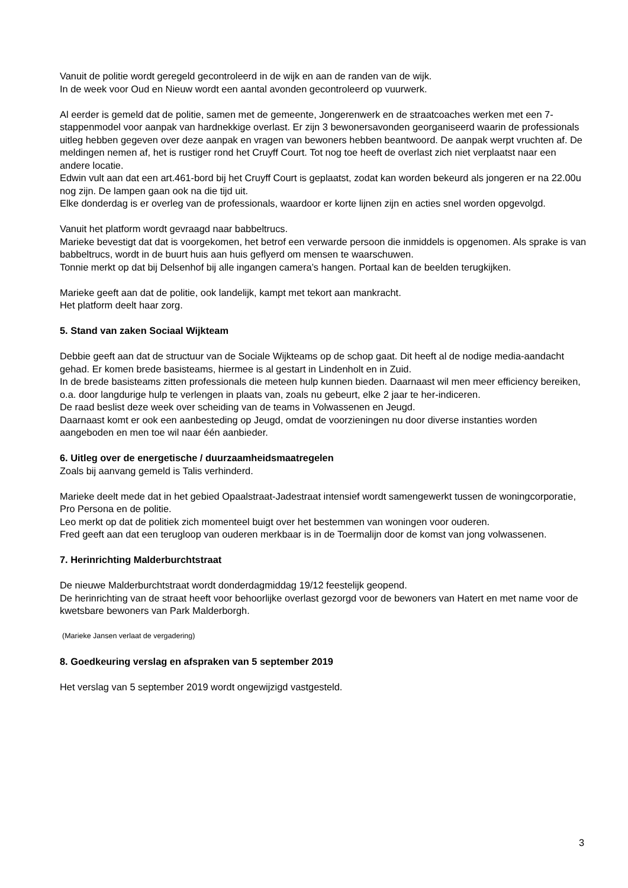Vanuit de politie wordt geregeld gecontroleerd in de wijk en aan de randen van de wijk.
In de week voor Oud en Nieuw wordt een aantal avonden gecontroleerd op vuurwerk.
Al eerder is gemeld dat de politie, samen met de gemeente, Jongerenwerk en de straatcoaches werken met een 7-stappenmodel voor aanpak van hardnekkige overlast. Er zijn 3 bewonersavonden georganiseerd waarin de professionals uitleg hebben gegeven over deze aanpak en vragen van bewoners hebben beantwoord. De aanpak werpt vruchten af. De meldingen nemen af, het is rustiger rond het Cruyff Court. Tot nog toe heeft de overlast zich niet verplaatst naar een andere locatie.
Edwin vult aan dat een art.461-bord bij het Cruyff Court is geplaatst, zodat kan worden bekeurd als jongeren er na 22.00u nog zijn. De lampen gaan ook na die tijd uit.
Elke donderdag is er overleg van de professionals, waardoor er korte lijnen zijn en acties snel worden opgevolgd.
Vanuit het platform wordt gevraagd naar babbeltrucs.
Marieke bevestigt dat dat is voorgekomen, het betrof een verwarde persoon die inmiddels is opgenomen. Als sprake is van babbeltrucs, wordt in de buurt huis aan huis geflyerd om mensen te waarschuwen.
Tonnie merkt op dat bij Delsenhof bij alle ingangen camera’s hangen. Portaal kan de beelden terugkijken.
Marieke geeft aan dat de politie, ook landelijk, kampt met tekort aan mankracht.
Het platform deelt haar zorg.
5. Stand van zaken Sociaal Wijkteam
Debbie geeft aan dat de structuur van de Sociale Wijkteams op de schop gaat. Dit heeft al de nodige media-aandacht gehad. Er komen brede basisteams, hiermee is al gestart in Lindenholt en in Zuid.
In de brede basisteams zitten professionals die meteen hulp kunnen bieden. Daarnaast wil men meer efficiency bereiken, o.a. door langdurige hulp te verlengen in plaats van, zoals nu gebeurt, elke 2 jaar te her-indiceren.
De raad beslist deze week over scheiding van de teams in Volwassenen en Jeugd.
Daarnaast komt er ook een aanbesteding op Jeugd, omdat de voorzieningen nu door diverse instanties worden aangeboden en men toe wil naar één aanbieder.
6. Uitleg over de energetische / duurzaamheidsmaatregelen
Zoals bij aanvang gemeld is Talis verhinderd.
Marieke deelt mede dat in het gebied Opaalstraat-Jadestraat intensief wordt samengewerkt tussen de woningcorporatie, Pro Persona en de politie.
Leo merkt op dat de politiek zich momenteel buigt over het bestemmen van woningen voor ouderen.
Fred geeft aan dat een terugloop van ouderen merkbaar is in de Toermalijn door de komst van jong volwassenen.
7. Herinrichting Malderburchtstraat
De nieuwe Malderburchtstraat wordt donderdagmiddag 19/12 feestelijk geopend.
De herinrichting van de straat heeft voor behoorlijke overlast gezorgd voor de bewoners van Hatert en met name voor de kwetsbare bewoners van Park Malderborgh.
(Marieke Jansen verlaat de vergadering)
8. Goedkeuring verslag en afspraken van 5 september 2019
Het verslag van 5 september 2019 wordt ongewijzigd vastgesteld.
3